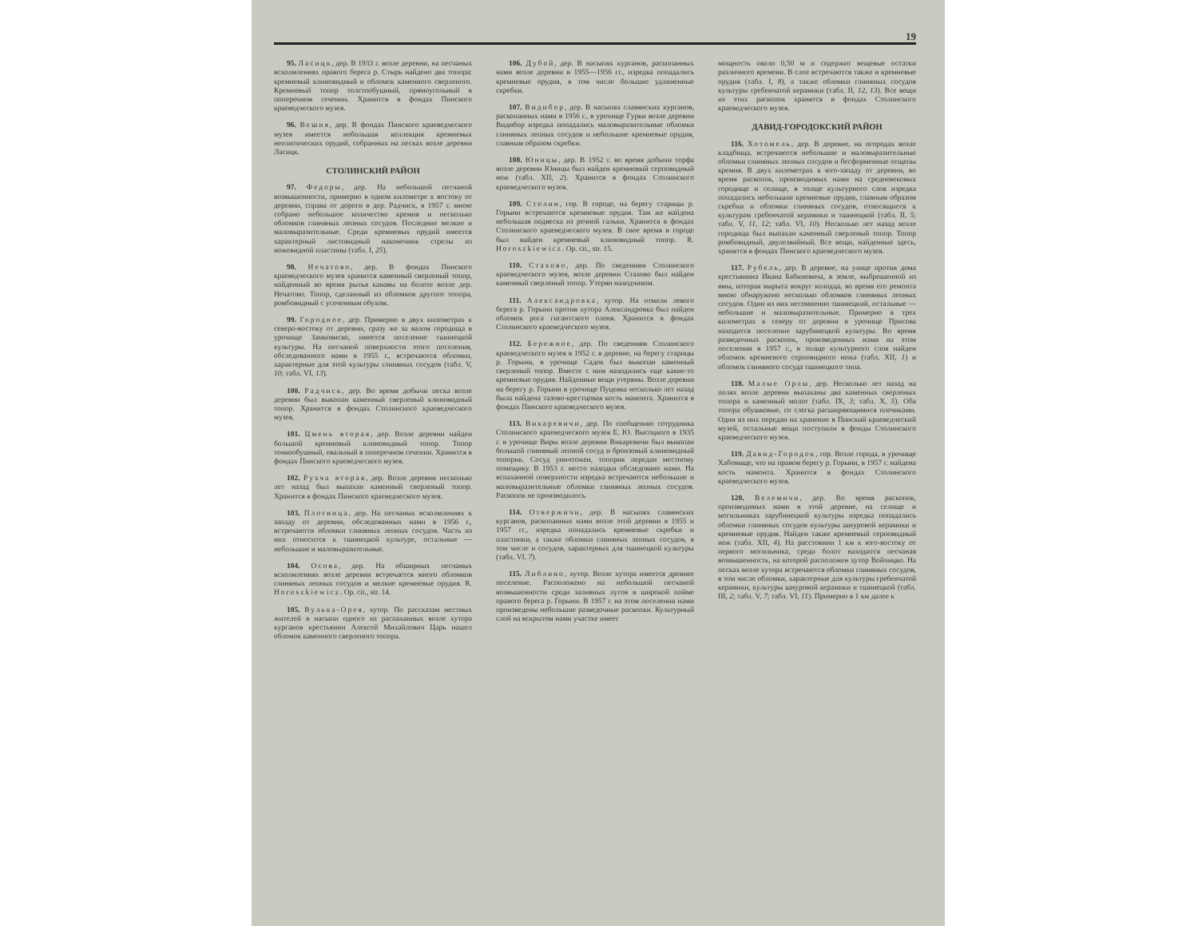19
95. Ласицк, дер. В 1933 г. возле деревни, на песчаных всхолмлениях правого берега р. Стырь найдено два топора: кремневый клиновидный и обломок каменного сверленого. Кремневый топор толстообушный, прямоугольный в поперечном сечении. Хранится в фондах Пинского краеведческого музея.
96. Вешня, дер. В фондах Пинского краеведческого музея имеется небольшая коллекция кремневых неолитических орудий, собранных на песках возле деревни Ласицк.
СТОЛИНСКИЙ РАЙОН
97. Федоры, дер. На небольшой песчаной возвышенности, примерно в одном километре к востоку от деревни, справа от дороги в дер. Радчиск, в 1957 г. мною собрано небольшое количество кремня и несколько обломков глиняных лепных сосудов. Последние мелкие и маловыразительные. Среди кремневых орудий имеется характерный листовидный наконечник стрелы из ножевидной пластины (табл. I, 25).
98. Нечатово, дер. В фондах Пинского краеведческого музея хранится каменный сверленый топор, найденный во время рытья канавы на болоте возле дер. Нечатово. Топор, сделанный из обломков другого топора, ромбовидный с усеченным обухом.
99. Городное, дер. Примерно в двух километрах к северо-востоку от деревни, сразу же за валом городища в урочище Замковиско, имеется поселение тшинецкой культуры. На песчаной поверхности этого поселения, обследованного нами в 1955 г., встречаются обломки, характерные для этой культуры глиняных сосудов (табл. V, 10; табл. VI, 13).
100. Радчиск, дер. Во время добычи песка возле деревни был выкопан каменный сверленый клиновидный топор. Хранится в фондах Столинского краеведческого музея.
101. Цмень вторая, дер. Возле деревни найден большой кремневый клиновидный топор. Топор тонкообушный, овальный в поперечном сечении. Хранится в фондах Пинского краеведческого музея.
102. Рухча вторая, дер. Возле деревни несколько лет назад был выпахан каменный сверленый топор. Хранится в фондах Пинского краеведческого музея.
103. Плотница, дер. На песчаных всхолмлениях к западу от деревни, обследованных нами в 1956 г., встречаются обломки глиняных лепных сосудов. Часть из них относится к тшинецкой культуре, остальные — небольшие и маловыразительные.
104. Осова, дер. На обширных песчаных всхолмлениях возле деревни встречается много обломков глиняных лепных сосудов и мелкие кремневые орудия. R. Horoszkiewicz. Op. cit., str. 14.
105. Вулька-Орея, хутор. По рассказам местных жителей в насыпи одного из распаханных возле хутора курганов крестьянин Алексей Михайлович Царь нашел обломок каменного сверленого топора.
106. Дубой, дер. В насыпях курганов, раскопанных нами возле деревни в 1955—1956 гг., изредка попадались кремневые орудия, в том числе большие удлиненные скребки.
107. Видибор, дер. В насыпях славянских курганов, раскопанных нами в 1956 г., в урочище Гурки возле деревни Видибор изредка попадались маловыразительные обломки глиняных лепных сосудов и небольшие кремневые орудия, главным образом скребки.
108. Юницы, дер. В 1952 г. во время добычи торфа возле деревни Юницы был найден кремневый серповидный нож (табл. XII, 2). Хранится в фондах Столинского краеведческого музея.
109. Столин, гор. В городе, на берегу старицы р. Горыни встречаются кремневые орудия. Там же найдена небольшая подвеска из речной гальки. Хранится в фондах Столинского краеведческого музея. В свое время в городе был найден кремневый клиновидный топор. R. Horoszkiewicz. Op. cit., str. 15.
110. Стахово, дер. По сведениям Столинского краеведческого музея, возле деревни Стахово был найден каменный сверленый топор. Утерян находчиком.
111. Александровка, хутор. На отмели левого берега р. Горыни против хутора Александровка был найден обломок рога гигантского оленя. Хранится в фондах Столинского краеведческого музея.
112. Бережное, дер. По сведениям Столинского краеведческого музея в 1952 г. в деревне, на берегу старицы р. Горыни, в урочище Садок был выкопан каменный сверленый топор. Вместе с ним находились еще какие-то кремневые орудия. Найденные вещи утеряны. Возле деревни на берегу р. Горыни в урочище Пуцевка несколько лет назад была найдена тазово-крестцовая кость мамонта. Хранится в фондах Пинского краеведческого музея.
113. Викаревичи, дер. По сообщению сотрудника Столинского краеведческого музея Е. Ю. Высоцкого в 1935 г. в урочище Виры возле деревни Викаревичи был выкопан большой глиняный лепной сосуд и бронзовый клиновидный топорик. Сосуд уничтожен, топорик передан местному помещику. В 1953 г. место находки обследовано нами. На вспаханной поверхности изредка встречаются небольшие и маловыразительные обломки глиняных лепных сосудов. Раскопок не производилось.
114. Отвержичи, дер. В насыпях славянских курганов, раскопанных нами возле этой деревни в 1955 и 1957 гг., изредка попадались кремневые скребки и пластинки, а также обломки глиняных лепных сосудов, в том числе и сосудов, характерных для тшинецкой культуры (табл. VI, 7).
115. Либлино, хутор. Возле хутора имеется древнее поселение. Расположено на небольшой песчаной возвышенности среди заливных лугов в широкой пойме правого берега р. Горыни. В 1957 г. на этом поселении нами произведены небольшие разведочные раскопки. Культурный слой на вскрытом нами участке имеет
мощность около 0,50 м и содержит вещевые остатки различного времени. В слое встречаются также и кремневые орудия (табл. I, 8), а также обломки глиняных сосудов культуры гребенчатой керамики (табл. II, 12, 13). Все вещи из этих раскопок хранятся в фондах Столинского краеведческого музея.
ДАВИД-ГОРОДОКСКИЙ РАЙОН
116. Хотомель, дер. В деревне, на огородах возле кладбища, встречаются небольшие и маловыразительные обломки глиняных лепных сосудов и бесформенные отщепы кремня. В двух километрах к юго-западу от деревни, во время раскопок, производимых нами на средневековых городище и селище, в толще культурного слоя изредка попадались небольшие кремневые орудия, главным образом скребки и обломки глиняных сосудов, относящиеся к культурам гребенчатой керамики и тшинецкой (табл. II, 5; табл. V, 11, 12; табл. VI, 10). Несколько лет назад возле городища был выпахан каменный сверленый топор. Топор ромбовидный, двулезвийный. Все вещи, найденные здесь, хранятся в фондах Пинского краеведческого музея.
117. Рубель, дер. В деревне, на улице против дома крестьянина Ивана Бабиневича, в земле, выброшенной из ямы, которая вырыта вокруг колодца, во время его ремонта мною обнаружено несколько обломков глиняных лепных сосудов. Один из них несомненно тшинецкий, остальные — небольшие и маловыразительные. Примерно в трех километрах к северу от деревни в урочище Присова находится поселение зарубинецкой культуры. Во время разведочных раскопок, произведенных нами на этом поселении в 1957 г., в толще культурного слоя найден обломок кремневого серповидного ножа (табл. XII, 1) и обломок глиняного сосуда тшинецкого типа.
118. Малые Орлы, дер. Несколько лет назад на полях возле деревни выпаханы два каменных сверленых топора и каменный молот (табл. IX, 3; табл. X, 5). Оба топора обушковые, со слегка расширяющимися плечиками. Один из них передан на хранение в Пинский краеведческий музей, остальные вещи поступили в фонды Столинского краеведческого музея.
119. Давид-Городок, гор. Возле города, в урочище Хабовище, что на правом берегу р. Горыни, в 1957 г. найдена кость мамонта. Хранится в фондах Столинского краеведческого музея.
120. Велемичи, дер. Во время раскопок, производимых нами в этой деревне, на селище и могильниках зарубинецкой культуры изредка попадались обломки глиняных сосудов культуры шнуровой керамики и кремневые орудия. Найден также кремневый серповидный нож (табл. XII, 4). На расстоянии 1 км к юго-востоку от первого могильника, среди болот находится песчаная возвышенность, на которой расположен хутор Войчицко. На песках возле хутора встречаются обломки глиняных сосудов, в том числе обломки, характерные для культуры гребенчатой керамики, культуры шнуровой керамики и тшинецкой (табл. III, 2; табл. V, 7; табл. VI, 11). Примерно в 1 км далее к